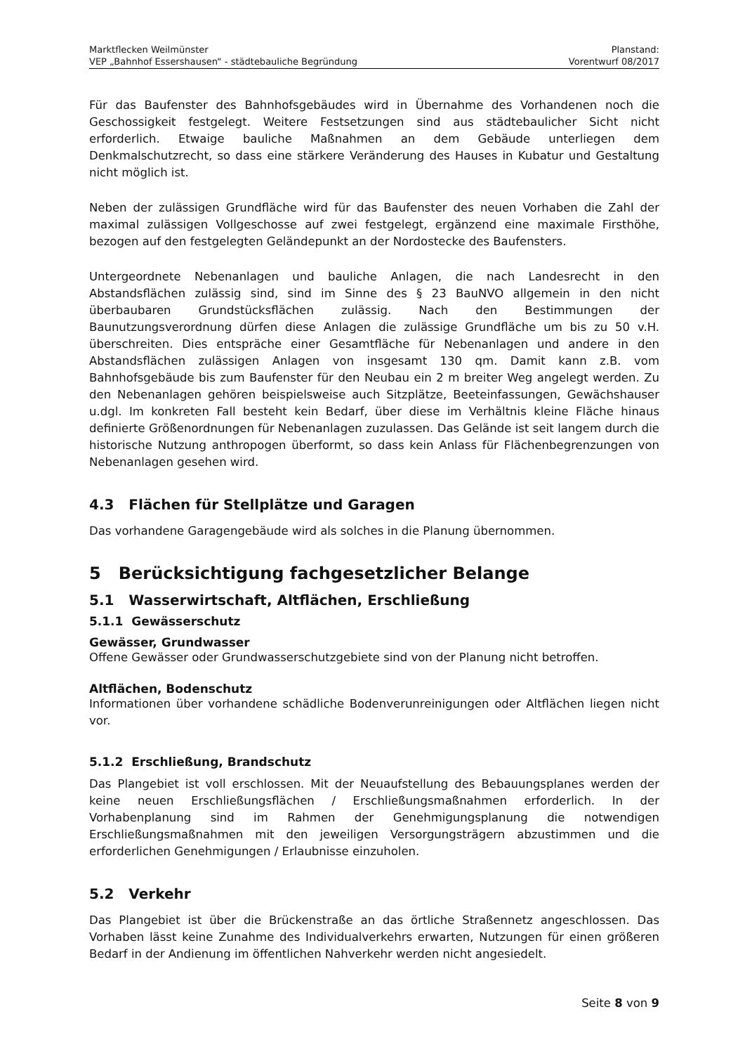Marktflecken Weilmünster
VEP „Bahnhof Essershausen“ - städtebauliche Begründung
Planstand:
Vorentwurf 08/2017
Für das Baufenster des Bahnhofsgebäudes wird in Übernahme des Vorhandenen noch die Geschossigkeit festgelegt. Weitere Festsetzungen sind aus städtebaulicher Sicht nicht erforderlich. Etwaige bauliche Maßnahmen an dem Gebäude unterliegen dem Denkmalschutzrecht, so dass eine stärkere Veränderung des Hauses in Kubatur und Gestaltung nicht möglich ist.
Neben der zulässigen Grundfläche wird für das Baufenster des neuen Vorhaben die Zahl der maximal zulässigen Vollgeschosse auf zwei festgelegt, ergänzend eine maximale Firsthöhe, bezogen auf den festgelegten Geländepunkt an der Nordostecke des Baufensters.
Untergeordnete Nebenanlagen und bauliche Anlagen, die nach Landesrecht in den Abstandsflächen zulässig sind, sind im Sinne des § 23 BauNVO allgemein in den nicht überbaubaren Grundstücksflächen zulässig. Nach den Bestimmungen der Baunutzungsverordnung dürfen diese Anlagen die zulässige Grundfläche um bis zu 50 v.H. überschreiten. Dies entspräche einer Gesamtfläche für Nebenanlagen und andere in den Abstandsflächen zulässigen Anlagen von insgesamt 130 qm. Damit kann z.B. vom Bahnhofsgebäude bis zum Baufenster für den Neubau ein 2 m breiter Weg angelegt werden. Zu den Nebenanlagen gehören beispielsweise auch Sitzplätze, Beeteinfassungen, Gewächshauser u.dgl. Im konkreten Fall besteht kein Bedarf, über diese im Verhältnis kleine Fläche hinaus definierte Größenordnungen für Nebenanlagen zuzulassen. Das Gelände ist seit langem durch die historische Nutzung anthropogen überformt, so dass kein Anlass für Flächenbegrenzungen von Nebenanlagen gesehen wird.
4.3 Flächen für Stellplätze und Garagen
Das vorhandene Garagengebäude wird als solches in die Planung übernommen.
5 Berücksichtigung fachgesetzlicher Belange
5.1 Wasserwirtschaft, Altflächen, Erschließung
5.1.1 Gewässerschutz
Gewässer, Grundwasser
Offene Gewässer oder Grundwasserschutzgebiete sind von der Planung nicht betroffen.
Altflächen, Bodenschutz
Informationen über vorhandene schädliche Bodenverunreinigungen oder Altflächen liegen nicht vor.
5.1.2 Erschließung, Brandschutz
Das Plangebiet ist voll erschlossen. Mit der Neuaufstellung des Bebauungsplanes werden der keine neuen Erschließungsflächen / Erschließungsmaßnahmen erforderlich. In der Vorhabenplanung sind im Rahmen der Genehmigungsplanung die notwendigen Erschließungsmaßnahmen mit den jeweiligen Versorgungsträgern abzustimmen und die erforderlichen Genehmigungen / Erlaubnisse einzuholen.
5.2 Verkehr
Das Plangebiet ist über die Brückenstraße an das örtliche Straßennetz angeschlossen. Das Vorhaben lässt keine Zunahme des Individualverkehrs erwarten, Nutzungen für einen größeren Bedarf in der Andienung im öffentlichen Nahverkehr werden nicht angesiedelt.
Seite 8 von 9